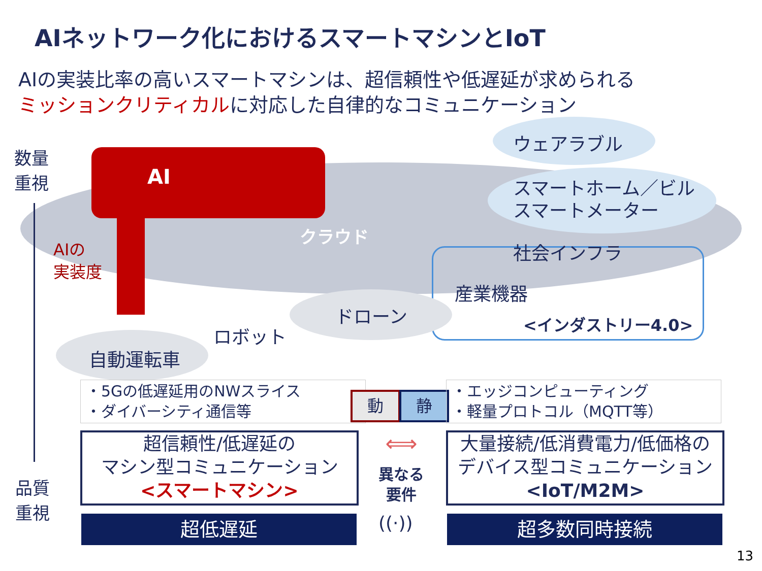AIネットワーク化におけるスマートマシンとIoT
AIの実装比率の高いスマートマシンは、超信頼性や低遅延が求められる
ミッションクリティカルに対応した自律的なコミュニケーション
数量
重視
AI
ウェアラブル
スマートホーム／ビル
スマートメーター
クラウド
AIの
実装度
社会インフラ
産業機器
ドローン <インダストリー4.0>
ロボット
自動運転車
・5Gの低遅延用のNWスライス
・ダイバーシティ通信等
動 静
・エッジコンピューティング
・軽量プロトコル（MQTT等）
超信頼性/低遅延の
マシン型コミュニケーション
<スマートマシン>
⟺
異なる
要件
大量接続/低消費電力/低価格の
デバイス型コミュニケーション
<IoT/M2M>
品質
重視
((·))
超低遅延 超多数同時接続
13